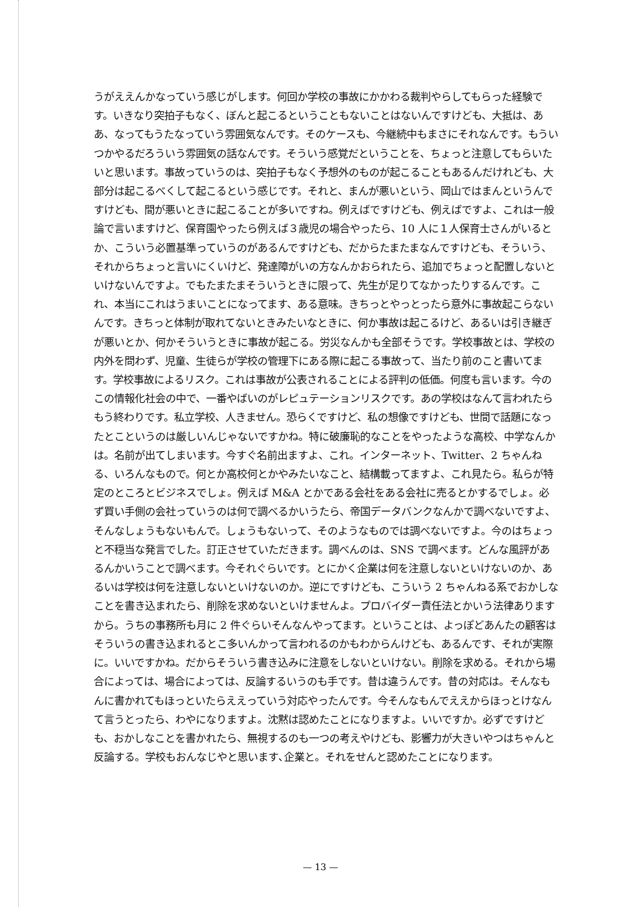うがええんかなっていう感じがします。何回か学校の事故にかかわる裁判やらしてもらった経験です。いきなり突拍子もなく、ぼんと起こるということもないことはないんですけども、大抵は、ああ、なってもうたなっていう雰囲気なんです。そのケースも、今継続中もまさにそれなんです。もういつかやるだろういう雰囲気の話なんです。そういう感覚だということを、ちょっと注意してもらいたいと思います。事故っていうのは、突拍子もなく予想外のものが起こることもあるんだけれども、大部分は起こるべくして起こるという感じです。それと、まんが悪いという、岡山ではまんというんですけども、間が悪いときに起こることが多いですね。例えばですけども、例えばですよ、これは一般論で言いますけど、保育園やったら例えば３歳児の場合やったら、10 人に１人保育士さんがいるとか、こういう必置基準っていうのがあるんですけども、だからたまたまなんですけども、そういう、それからちょっと言いにくいけど、発達障がいの方なんかおられたら、追加でちょっと配置しないといけないんですよ。でもたまたまそういうときに限って、先生が足りてなかったりするんです。これ、本当にこれはうまいことになってます、ある意味。きちっとやっとったら意外に事故起こらないんです。きちっと体制が取れてないときみたいなときに、何か事故は起こるけど、あるいは引き継ぎが悪いとか、何かそういうときに事故が起こる。労災なんかも全部そうです。学校事故とは、学校の内外を問わず、児童、生徒らが学校の管理下にある際に起こる事故って、当たり前のこと書いてます。学校事故によるリスク。これは事故が公表されることによる評判の低価。何度も言います。今のこの情報化社会の中で、一番やばいのがレピュテーションリスクです。あの学校はなんて言われたらもう終わりです。私立学校、人きません。恐らくですけど、私の想像ですけども、世間で話題になったとこというのは厳しいんじゃないですかね。特に破廉恥的なことをやったような高校、中学なんかは。名前が出てしまいます。今すぐ名前出ますよ、これ。インターネット、Twitter、2 ちゃんねる、いろんなもので。何とか高校何とかやみたいなこと、結構載ってますよ、これ見たら。私らが特定のところとビジネスでしょ。例えば M&A とかである会社をある会社に売るとかするでしょ。必ず買い手側の会社っていうのは何で調べるかいうたら、帝国データバンクなんかで調べないですよ、そんなしょうもないもんで。しょうもないって、そのようなものでは調べないですよ。今のはちょっと不穏当な発言でした。訂正させていただきます。調べんのは、SNS で調べます。どんな風評があるんかいうことで調べます。今それぐらいです。とにかく企業は何を注意しないといけないのか、あるいは学校は何を注意しないといけないのか。逆にですけども、こういう 2 ちゃんねる系でおかしなことを書き込まれたら、削除を求めないといけませんよ。プロバイダー責任法とかいう法律ありますから。うちの事務所も月に 2 件ぐらいそんなんやってます。ということは、よっぽどあんたの顧客はそういうの書き込まれるとこ多いんかって言われるのかもわからんけども、あるんです、それが実際に。いいですかね。だからそういう書き込みに注意をしないといけない。削除を求める。それから場合によっては、場合によっては、反論するいうのも手です。昔は違うんです。昔の対応は。そんなもんに書かれてもほっといたらええっていう対応やったんです。今そんなもんでええからほっとけなんて言うとったら、わやになりますよ。沈黙は認めたことになりますよ。いいですか。必ずですけども、おかしなことを書かれたら、無視するのも一つの考えやけども、影響力が大きいやつはちゃんと反論する。学校もおんなじやと思います､企業と。それをせんと認めたことになります。
— 13 —